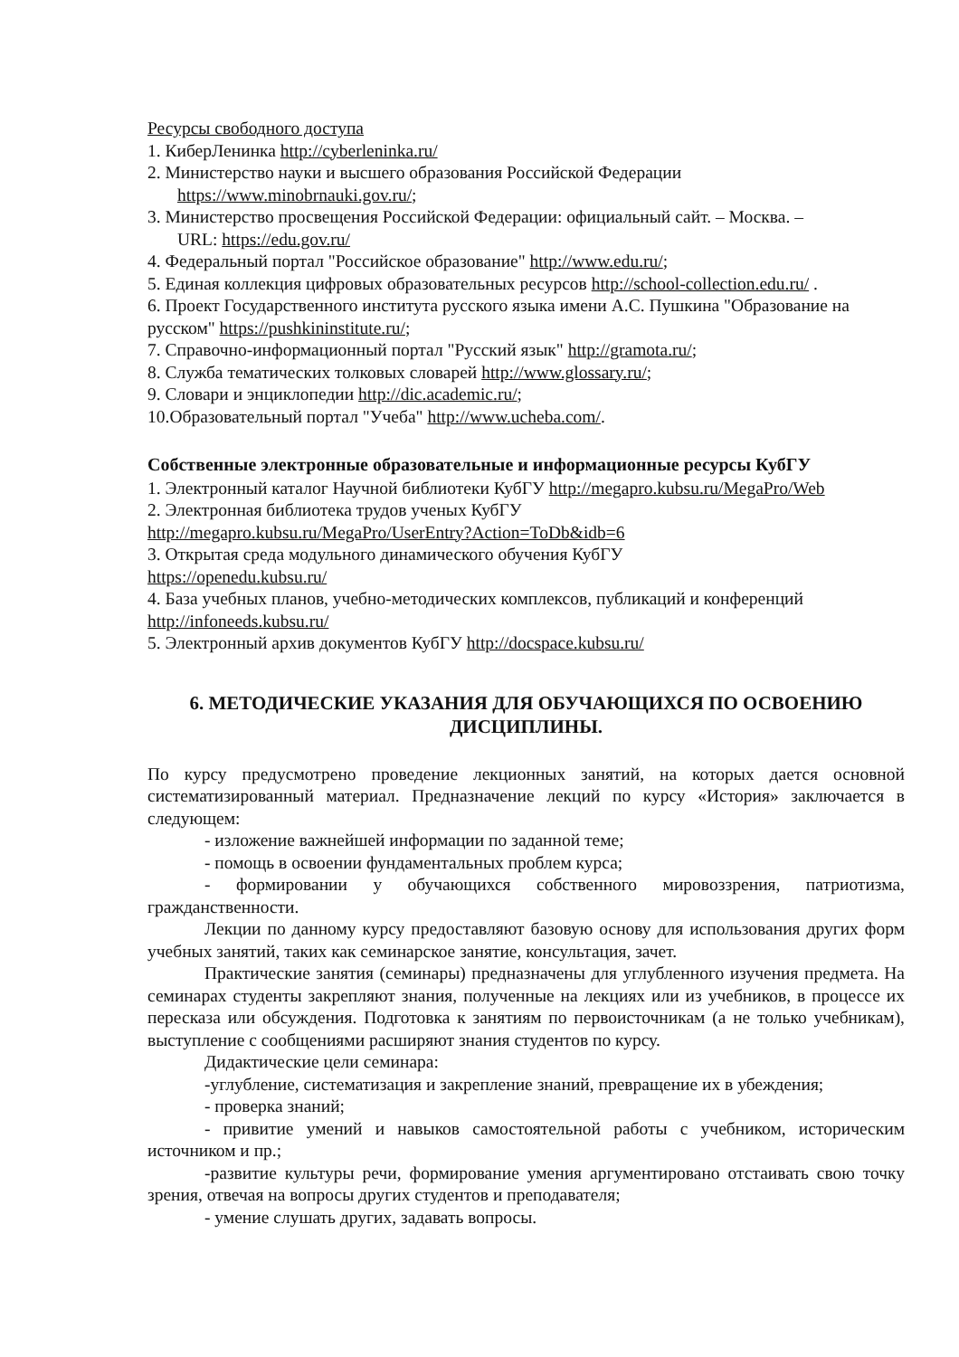Ресурсы свободного доступа
1. КиберЛенинка http://cyberleninka.ru/
2. Министерство науки и высшего образования Российской Федерации
https://www.minobrnauki.gov.ru/;
3. Министерство просвещения Российской Федерации: официальный сайт. – Москва. –
URL: https://edu.gov.ru/
4. Федеральный портал "Российское образование" http://www.edu.ru/;
5. Единая коллекция цифровых образовательных ресурсов http://school-collection.edu.ru/ .
6. Проект Государственного института русского языка имени А.С. Пушкина "Образование на русском" https://pushkininstitute.ru/;
7. Справочно-информационный портал "Русский язык" http://gramota.ru/;
8. Служба тематических толковых словарей http://www.glossary.ru/;
9. Словари и энциклопедии http://dic.academic.ru/;
10.Образовательный портал "Учеба" http://www.ucheba.com/.
Собственные электронные образовательные и информационные ресурсы КубГУ
1. Электронный каталог Научной библиотеки КубГУ http://megapro.kubsu.ru/MegaPro/Web
2. Электронная библиотека трудов ученых КубГУ
http://megapro.kubsu.ru/MegaPro/UserEntry?Action=ToDb&idb=6
3. Открытая среда модульного динамического обучения КубГУ
https://openedu.kubsu.ru/
4. База учебных планов, учебно-методических комплексов, публикаций и конференций
http://infoneeds.kubsu.ru/
5. Электронный архив документов КубГУ http://docspace.kubsu.ru/
6. МЕТОДИЧЕСКИЕ УКАЗАНИЯ ДЛЯ ОБУЧАЮЩИХСЯ ПО ОСВОЕНИЮ ДИСЦИПЛИНЫ.
По курсу предусмотрено проведение лекционных занятий, на которых дается основной систематизированный материал. Предназначение лекций по курсу «История» заключается в следующем:
- изложение важнейшей информации по заданной теме;
- помощь в освоении фундаментальных проблем курса;
- формировании у обучающихся собственного мировоззрения, патриотизма, гражданственности.
Лекции по данному курсу предоставляют базовую основу для использования других форм учебных занятий, таких как семинарское занятие, консультация, зачет.
Практические занятия (семинары) предназначены для углубленного изучения предмета. На семинарах студенты закрепляют знания, полученные на лекциях или из учебников, в процессе их пересказа или обсуждения. Подготовка к занятиям по первоисточникам (а не только учебникам), выступление с сообщениями расширяют знания студентов по курсу.
Дидактические цели семинара:
-углубление, систематизация и закрепление знаний, превращение их в убеждения;
- проверка знаний;
- привитие умений и навыков самостоятельной работы с учебником, историческим источником и пр.;
-развитие культуры речи, формирование умения аргументировано отстаивать свою точку зрения, отвечая на вопросы других студентов и преподавателя;
- умение слушать других, задавать вопросы.